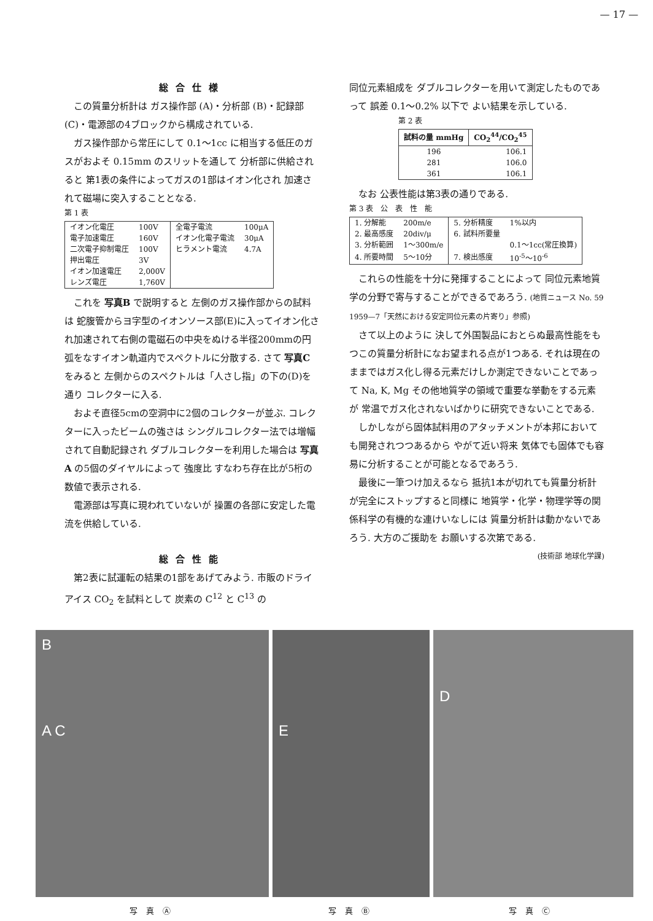— 17 —
総合仕様
この質量分析計は ガス操作部 (A)・分析部 (B)・記録部 (C)・電源部の4ブロックから構成されている.
ガス操作部から常圧にして 0.1〜1cc に相当する低圧のガスがおよそ 0.15mm のスリットを通して 分析部に供給されると 第1表の条件によってガスの1部はイオン化され 加速されて磁場に突入することとなる.
第 1 表
| イオン化電圧 | 100V | 全電子電流 | 100μA |
| 電子加速電圧 | 160V | イオン化電子電流 | 30μA |
| 二次電子抑制電圧 | 100V | ヒラメント電流 | 4.7A |
| 押出電圧 | 3V | | |
| イオン加速電圧 | 2,000V | | |
| レンズ電圧 | 1,760V | | |
これを 写真B で説明すると 左側のガス操作部からの試料は 蛇腹管からヨ字型のイオンソース部(E)に入ってイオン化され加速されて右側の電磁石の中央をぬける半径200mmの円弧をなすイオン軌道内でスペクトルに分散する. さて 写真C をみると 左側からのスペクトルは「人さし指」の下の(D)を通り コレクターに入る.
およそ直径5cmの空洞中に2個のコレクターが並ぶ. コレクターに入ったビームの強さは シングルコレクター法では増幅されて自動記録され ダブルコレクターを利用した場合は 写真A の5個のダイヤルによって 強度比 すなわち存在比が5桁の数値で表示される.
電源部は写真に現われていないが 操置の各部に安定した電流を供給している.
総合性能
第2表に試運転の結果の1部をあげてみよう. 市販のドライアイス CO<sub>2</sub> を試料として 炭素の C<sup>12</sup> と C<sup>13</sup> の
同位元素組成を ダブルコレクターを用いて測定したものであって 誤差 0.1〜0.2% 以下で よい結果を示している.
第 2 表
| 試料の量 mmHg | CO<sub>2</sub><sup>44</sup>/CO<sub>2</sub><sup>45</sup> |
| --- | --- |
| 196 | 106.1 |
| 281 | 106.0 |
| 361 | 106.1 |
なお 公表性能は第3表の通りである.
第 3 表　公　表　性　能
| 1. 分解能 | 200m/e | 5. 分析精度 | 1%以内 |
| 2. 最高感度 | 20div/μ | 6. 試料所要量 | |
| 3. 分析範囲 | 1〜300m/e | | 0.1〜1cc(常圧換算) |
| 4. 所要時間 | 5〜10分 | 7. 検出感度 | 10<sup>-5</sup>〜10<sup>-6</sup> |
これらの性能を十分に発揮することによって 同位元素地質学の分野で寄与することができるであろう. (地質ニュース No. 59 1959—7「天然における安定同位元素の片寄り」参照)
さて以上のように 決して外国製品におとらぬ最高性能をもつこの質量分析計になお望まれる点が1つある. それは現在のままではガス化し得る元素だけしか測定できないことであって Na, K, Mg その他地質学の領域で重要な挙動をする元素が 常温でガス化されないばかりに研究できないことである.
しかしながら固体試料用のアタッチメントが本邦においても開発されつつあるから やがて近い将来 気体でも固体でも容易に分析することが可能となるであろう.
最後に一筆つけ加えるなら 抵抗1本が切れても質量分析計が完全にストップすると同様に 地質学・化学・物理学等の関係科学の有機的な連けいなしには 質量分析計は動かないであろう. 大方のご援助を お願いする次第である. (技術部 地球化学課)
B
A C
E
D
写真Ⓐ 写真Ⓑ 写真Ⓒ